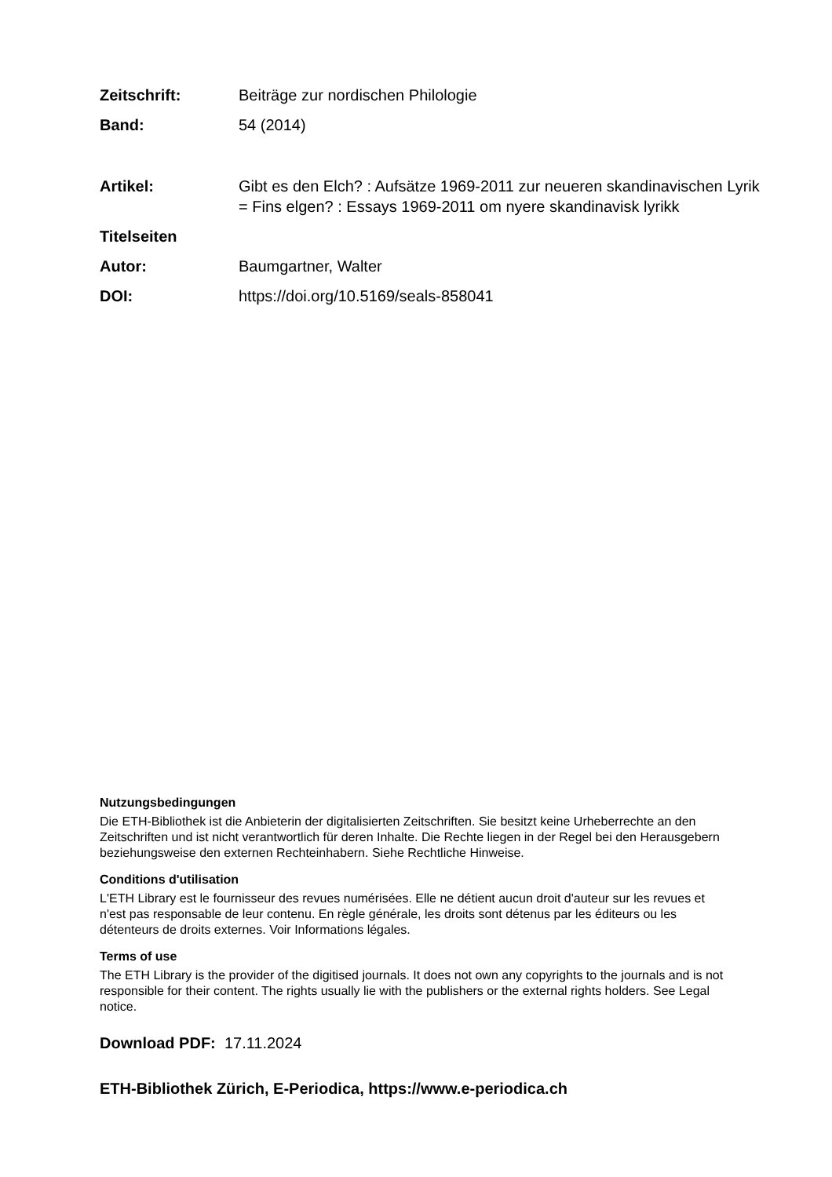Zeitschrift: Beiträge zur nordischen Philologie
Band: 54 (2014)
Artikel: Gibt es den Elch? : Aufsätze 1969-2011 zur neueren skandinavischen Lyrik = Fins elgen? : Essays 1969-2011 om nyere skandinavisk lyrikk
Titelseiten
Autor: Baumgartner, Walter
DOI: https://doi.org/10.5169/seals-858041
Nutzungsbedingungen
Die ETH-Bibliothek ist die Anbieterin der digitalisierten Zeitschriften. Sie besitzt keine Urheberrechte an den Zeitschriften und ist nicht verantwortlich für deren Inhalte. Die Rechte liegen in der Regel bei den Herausgebern beziehungsweise den externen Rechteinhabern. Siehe Rechtliche Hinweise.
Conditions d'utilisation
L'ETH Library est le fournisseur des revues numérisées. Elle ne détient aucun droit d'auteur sur les revues et n'est pas responsable de leur contenu. En règle générale, les droits sont détenus par les éditeurs ou les détenteurs de droits externes. Voir Informations légales.
Terms of use
The ETH Library is the provider of the digitised journals. It does not own any copyrights to the journals and is not responsible for their content. The rights usually lie with the publishers or the external rights holders. See Legal notice.
Download PDF: 17.11.2024
ETH-Bibliothek Zürich, E-Periodica, https://www.e-periodica.ch